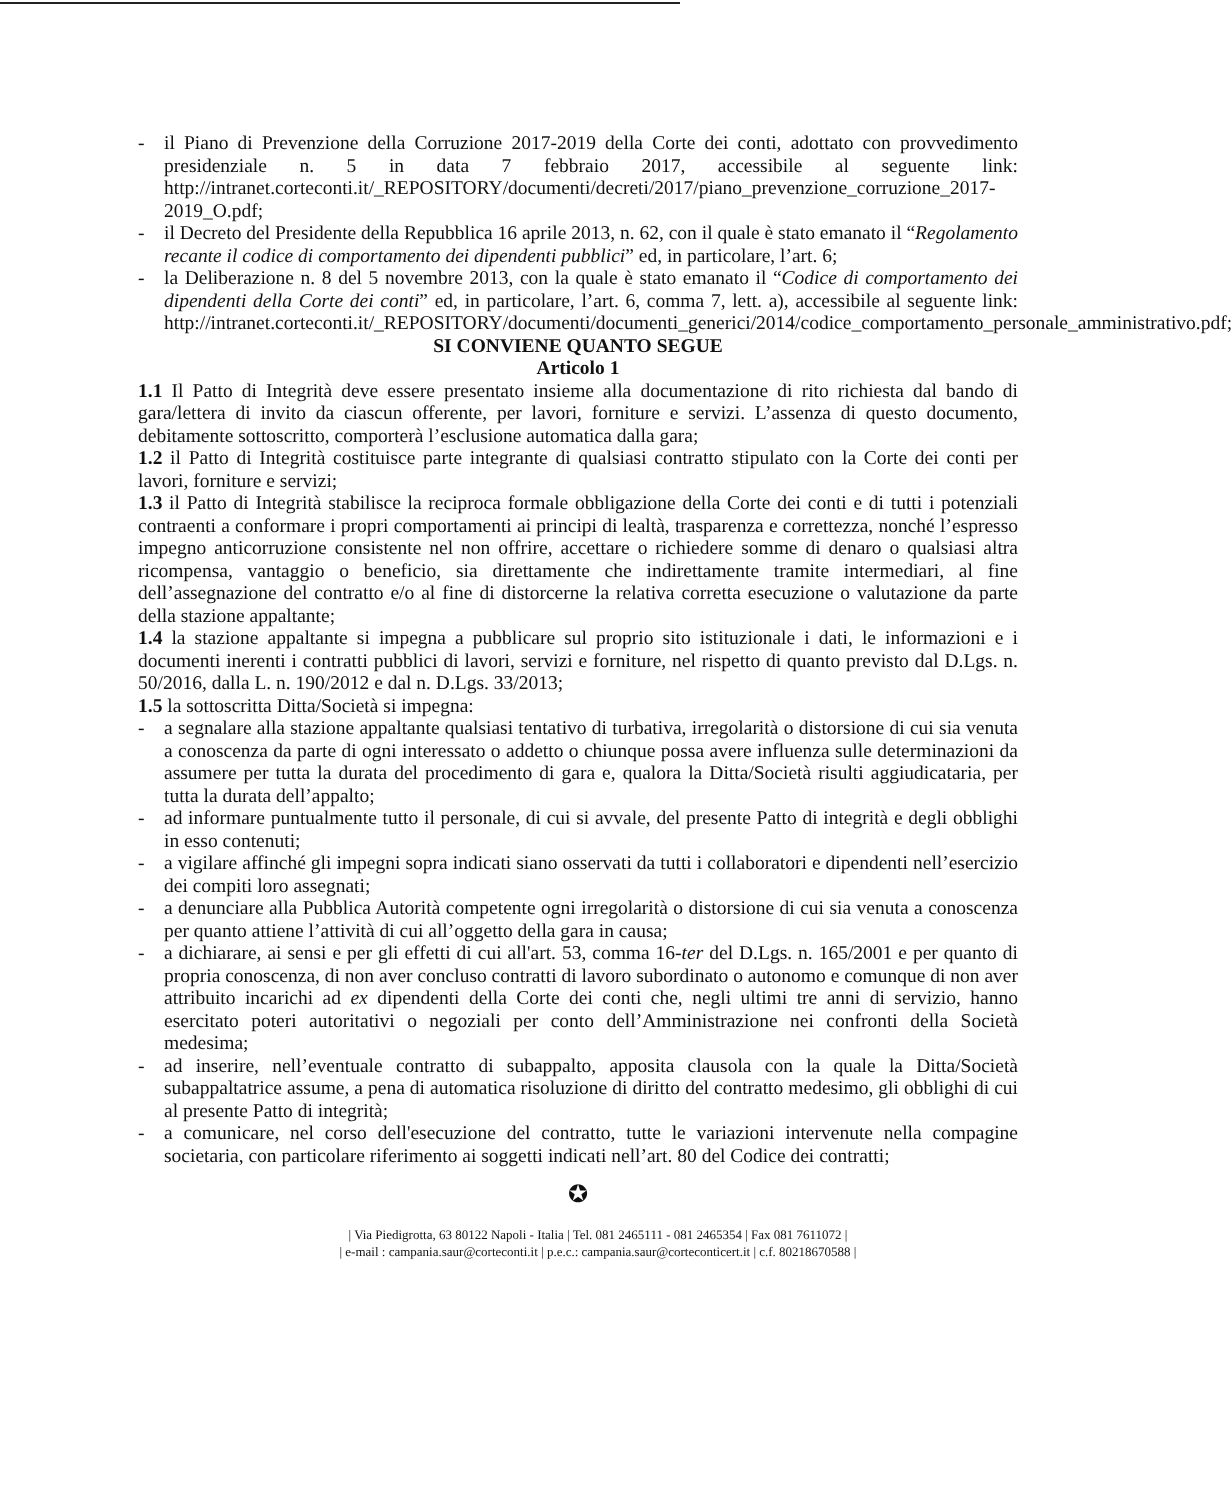- il Piano di Prevenzione della Corruzione 2017-2019 della Corte dei conti, adottato con provvedimento presidenziale n. 5 in data 7 febbraio 2017, accessibile al seguente link: http://intranet.corteconti.it/_REPOSITORY/documenti/decreti/2017/piano_prevenzione_corruzione_2017-2019_O.pdf;
- il Decreto del Presidente della Repubblica 16 aprile 2013, n. 62, con il quale è stato emanato il “Regolamento recante il codice di comportamento dei dipendenti pubblici” ed, in particolare, l’art. 6;
- la Deliberazione n. 8 del 5 novembre 2013, con la quale è stato emanato il “Codice di comportamento dei dipendenti della Corte dei conti” ed, in particolare, l’art. 6, comma 7, lett. a), accessibile al seguente link: http://intranet.corteconti.it/_REPOSITORY/documenti/documenti_generici/2014/codice_comportamento_personale_amministrativo.pdf;
SI CONVIENE QUANTO SEGUE
Articolo 1
1.1 Il Patto di Integrità deve essere presentato insieme alla documentazione di rito richiesta dal bando di gara/lettera di invito da ciascun offerente, per lavori, forniture e servizi. L’assenza di questo documento, debitamente sottoscritto, comporterà l’esclusione automatica dalla gara;
1.2 il Patto di Integrità costituisce parte integrante di qualsiasi contratto stipulato con la Corte dei conti per lavori, forniture e servizi;
1.3 il Patto di Integrità stabilisce la reciproca formale obbligazione della Corte dei conti e di tutti i potenziali contraenti a conformare i propri comportamenti ai principi di lealtà, trasparenza e correttezza, nonché l’espresso impegno anticorruzione consistente nel non offrire, accettare o richiedere somme di denaro o qualsiasi altra ricompensa, vantaggio o beneficio, sia direttamente che indirettamente tramite intermediari, al fine dell’assegnazione del contratto e/o al fine di distorcerne la relativa corretta esecuzione o valutazione da parte della stazione appaltante;
1.4 la stazione appaltante si impegna a pubblicare sul proprio sito istituzionale i dati, le informazioni e i documenti inerenti i contratti pubblici di lavori, servizi e forniture, nel rispetto di quanto previsto dal D.Lgs. n. 50/2016, dalla L. n. 190/2012 e dal n. D.Lgs. 33/2013;
1.5 la sottoscritta Ditta/Società si impegna:
- a segnalare alla stazione appaltante qualsiasi tentativo di turbativa, irregolarità o distorsione di cui sia venuta a conoscenza da parte di ogni interessato o addetto o chiunque possa avere influenza sulle determinazioni da assumere per tutta la durata del procedimento di gara e, qualora la Ditta/Società risulti aggiudicataria, per tutta la durata dell’appalto;
- ad informare puntualmente tutto il personale, di cui si avvale, del presente Patto di integrità e degli obblighi in esso contenuti;
- a vigilare affinché gli impegni sopra indicati siano osservati da tutti i collaboratori e dipendenti nell’esercizio dei compiti loro assegnati;
- a denunciare alla Pubblica Autorità competente ogni irregolarità o distorsione di cui sia venuta a conoscenza per quanto attiene l’attività di cui all’oggetto della gara in causa;
- a dichiarare, ai sensi e per gli effetti di cui all'art. 53, comma 16-ter del D.Lgs. n. 165/2001 e per quanto di propria conoscenza, di non aver concluso contratti di lavoro subordinato o autonomo e comunque di non aver attribuito incarichi ad ex dipendenti della Corte dei conti che, negli ultimi tre anni di servizio, hanno esercitato poteri autoritativi o negoziali per conto dell’Amministrazione nei confronti della Società medesima;
- ad inserire, nell’eventuale contratto di subappalto, apposita clausola con la quale la Ditta/Società subappaltatrice assume, a pena di automatica risoluzione di diritto del contratto medesimo, gli obblighi di cui al presente Patto di integrità;
- a comunicare, nel corso dell'esecuzione del contratto, tutte le variazioni intervenute nella compagine societaria, con particolare riferimento ai soggetti indicati nell’art. 80 del Codice dei contratti;
✪
| Via Piedigrotta, 63 80122 Napoli - Italia | Tel. 081 2465111 - 081 2465354 | Fax 081 7611072 |
| e-mail : campania.saur@corteconti.it | p.e.c.: campania.saur@corteconticert.it | c.f. 80218670588 |